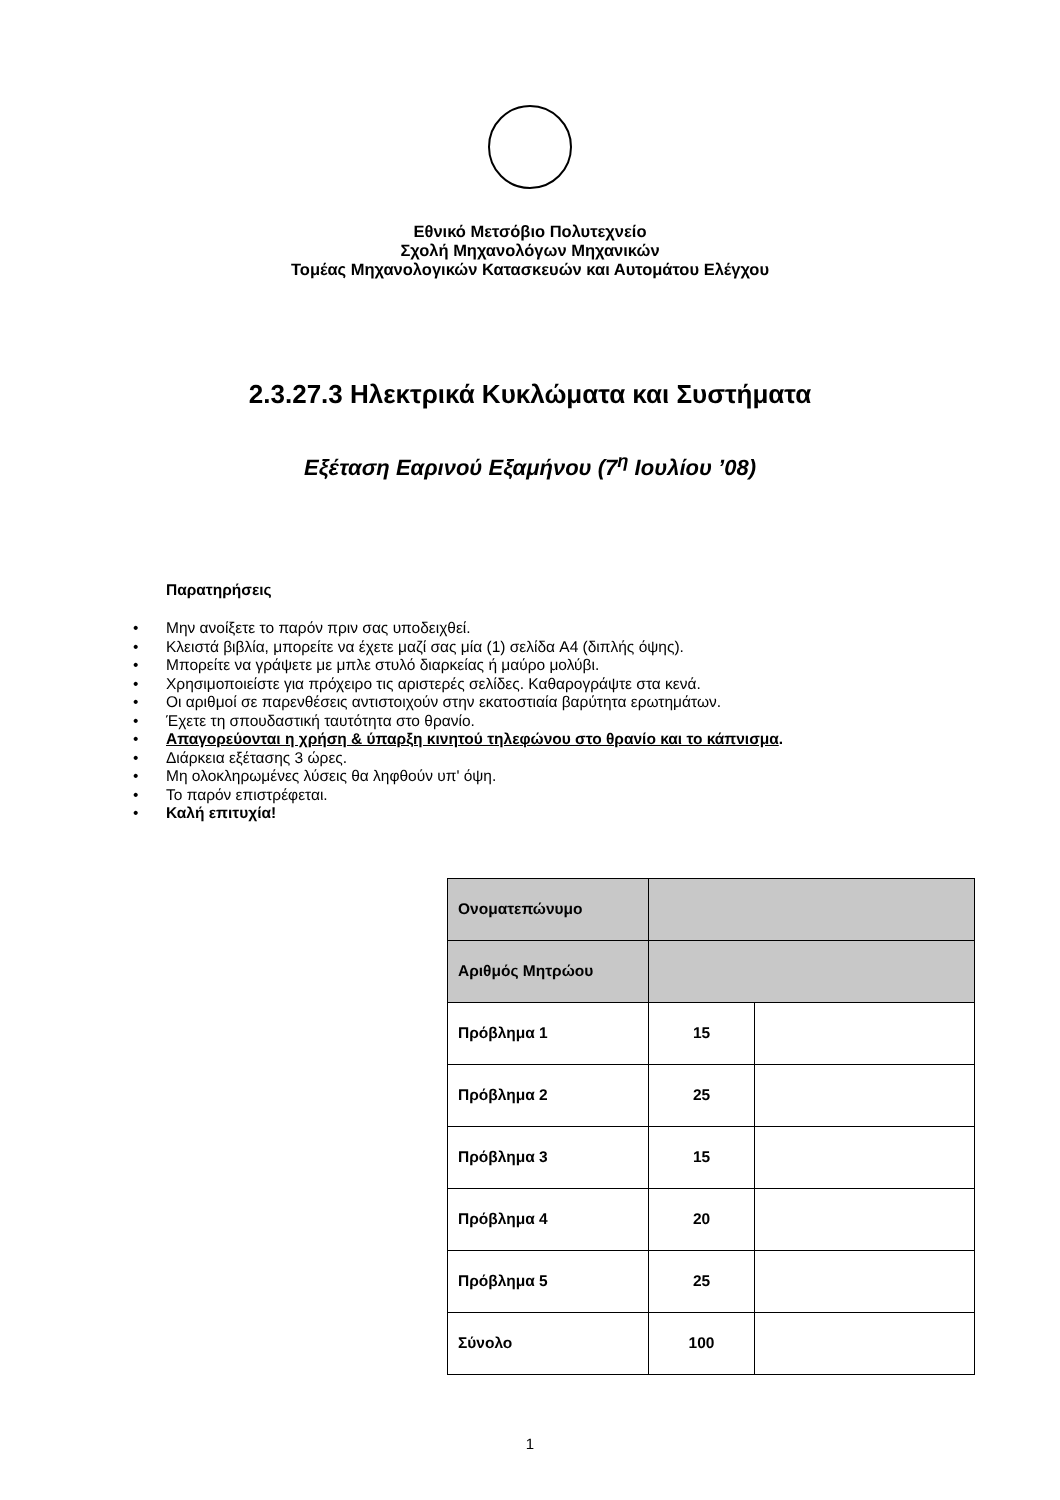Εθνικό Μετσόβιο Πολυτεχνείο
Σχολή Μηχανολόγων Μηχανικών
Τομέας Μηχανολογικών Κατασκευών και Αυτομάτου Ελέγχου
2.3.27.3 Ηλεκτρικά Κυκλώματα και Συστήματα
Εξέταση Εαρινού Εξαμήνου (7<sup>η</sup> Ιουλίου ’08)
Παρατηρήσεις
• Μην ανοίξετε το παρόν πριν σας υποδειχθεί.
• Κλειστά βιβλία, μπορείτε να έχετε μαζί σας μία (1) σελίδα A4 (διπλής όψης).
• Μπορείτε να γράψετε με μπλε στυλό διαρκείας ή μαύρο μολύβι.
• Χρησιμοποιείστε για πρόχειρο τις αριστερές σελίδες. Καθαρογράψτε στα κενά.
• Οι αριθμοί σε παρενθέσεις αντιστοιχούν στην εκατοστιαία βαρύτητα ερωτημάτων.
• Έχετε τη σπουδαστική ταυτότητα στο θρανίο.
• Απαγορεύονται η χρήση & ύπαρξη κινητού τηλεφώνου στο θρανίο και το κάπνισμα.
• Διάρκεια εξέτασης 3 ώρες.
• Μη ολοκληρωμένες λύσεις θα ληφθούν υπ' όψη.
• Το παρόν επιστρέφεται.
• Καλή επιτυχία!
| Ονοματεπώνυμο | | |
| Αριθμός Μητρώου | | |
| Πρόβλημα 1 | 15 | |
| Πρόβλημα 2 | 25 | |
| Πρόβλημα 3 | 15 | |
| Πρόβλημα 4 | 20 | |
| Πρόβλημα 5 | 25 | |
| Σύνολο | 100 | |
1